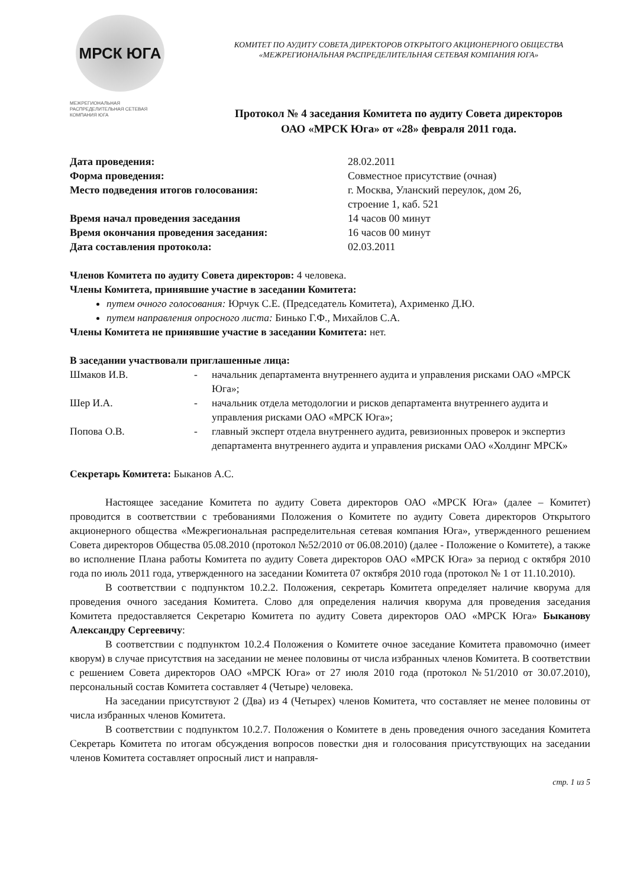МРСК ЮГА
МЕЖРЕГИОНАЛЬНАЯ РАСПРЕДЕЛИТЕЛЬНАЯ СЕТЕВАЯ КОМПАНИЯ ЮГА
КОМИТЕТ ПО АУДИТУ СОВЕТА ДИРЕКТОРОВ ОТКРЫТОГО АКЦИОНЕРНОГО ОБЩЕСТВА
«МЕЖРЕГИОНАЛЬНАЯ РАСПРЕДЕЛИТЕЛЬНАЯ СЕТЕВАЯ КОМПАНИЯ ЮГА»
Протокол № 4 заседания Комитета по аудиту Совета директоров
ОАО «МРСК Юга» от «28» февраля 2011 года.
| Дата проведения: | 28.02.2011 |
| Форма проведения: | Совместное присутствие (очная) |
| Место подведения итогов голосования: | г. Москва, Уланский переулок, дом 26, строение 1, каб. 521 |
| Время начал проведения заседания | 14 часов 00 минут |
| Время окончания проведения заседания: | 16 часов 00 минут |
| Дата составления протокола: | 02.03.2011 |
Членов Комитета по аудиту Совета директоров: 4 человека.
Члены Комитета, принявшие участие в заседании Комитета:
путем очного голосования: Юрчук С.Е. (Председатель Комитета), Ахрименко Д.Ю.
путем направления опросного листа: Бинько Г.Ф., Михайлов С.А.
Члены Комитета не принявшие участие в заседании Комитета: нет.
В заседании участвовали приглашенные лица:
| Шмаков И.В. | - | начальник департамента внутреннего аудита и управления рисками ОАО «МРСК Юга»; |
| Шер И.А. | - | начальник отдела методологии и рисков департамента внутреннего аудита и управления рисками ОАО «МРСК Юга»; |
| Попова О.В. | - | главный эксперт отдела внутреннего аудита, ревизионных проверок и экспертиз департамента внутреннего аудита и управления рисками ОАО «Холдинг МРСК» |
Секретарь Комитета: Быканов А.С.
Настоящее заседание Комитета по аудиту Совета директоров ОАО «МРСК Юга» (далее – Комитет) проводится в соответствии с требованиями Положения о Комитете по аудиту Совета директоров Открытого акционерного общества «Межрегиональная распределительная сетевая компания Юга», утвержденного решением Совета директоров Общества 05.08.2010 (протокол №52/2010 от 06.08.2010) (далее - Положение о Комитете), а также во исполнение Плана работы Комитета по аудиту Совета директоров ОАО «МРСК Юга» за период с октября 2010 года по июль 2011 года, утвержденного на заседании Комитета 07 октября 2010 года (протокол № 1 от 11.10.2010).
В соответствии с подпунктом 10.2.2. Положения, секретарь Комитета определяет наличие кворума для проведения очного заседания Комитета. Слово для определения наличия кворума для проведения заседания Комитета предоставляется Секретарю Комитета по аудиту Совета директоров ОАО «МРСК Юга» Быканову Александру Сергеевичу:
В соответствии с подпунктом 10.2.4 Положения о Комитете очное заседание Комитета правомочно (имеет кворум) в случае присутствия на заседании не менее половины от числа избранных членов Комитета. В соответствии с решением Совета директоров ОАО «МРСК Юга» от 27 июля 2010 года (протокол №51/2010 от 30.07.2010), персональный состав Комитета составляет 4 (Четыре) человека.
На заседании присутствуют 2 (Два) из 4 (Четырех) членов Комитета, что составляет не менее половины от числа избранных членов Комитета.
В соответствии с подпунктом 10.2.7. Положения о Комитете в день проведения очного заседания Комитета Секретарь Комитета по итогам обсуждения вопросов повестки дня и голосования присутствующих на заседании членов Комитета составляет опросный лист и направля-
стр. 1 из 5